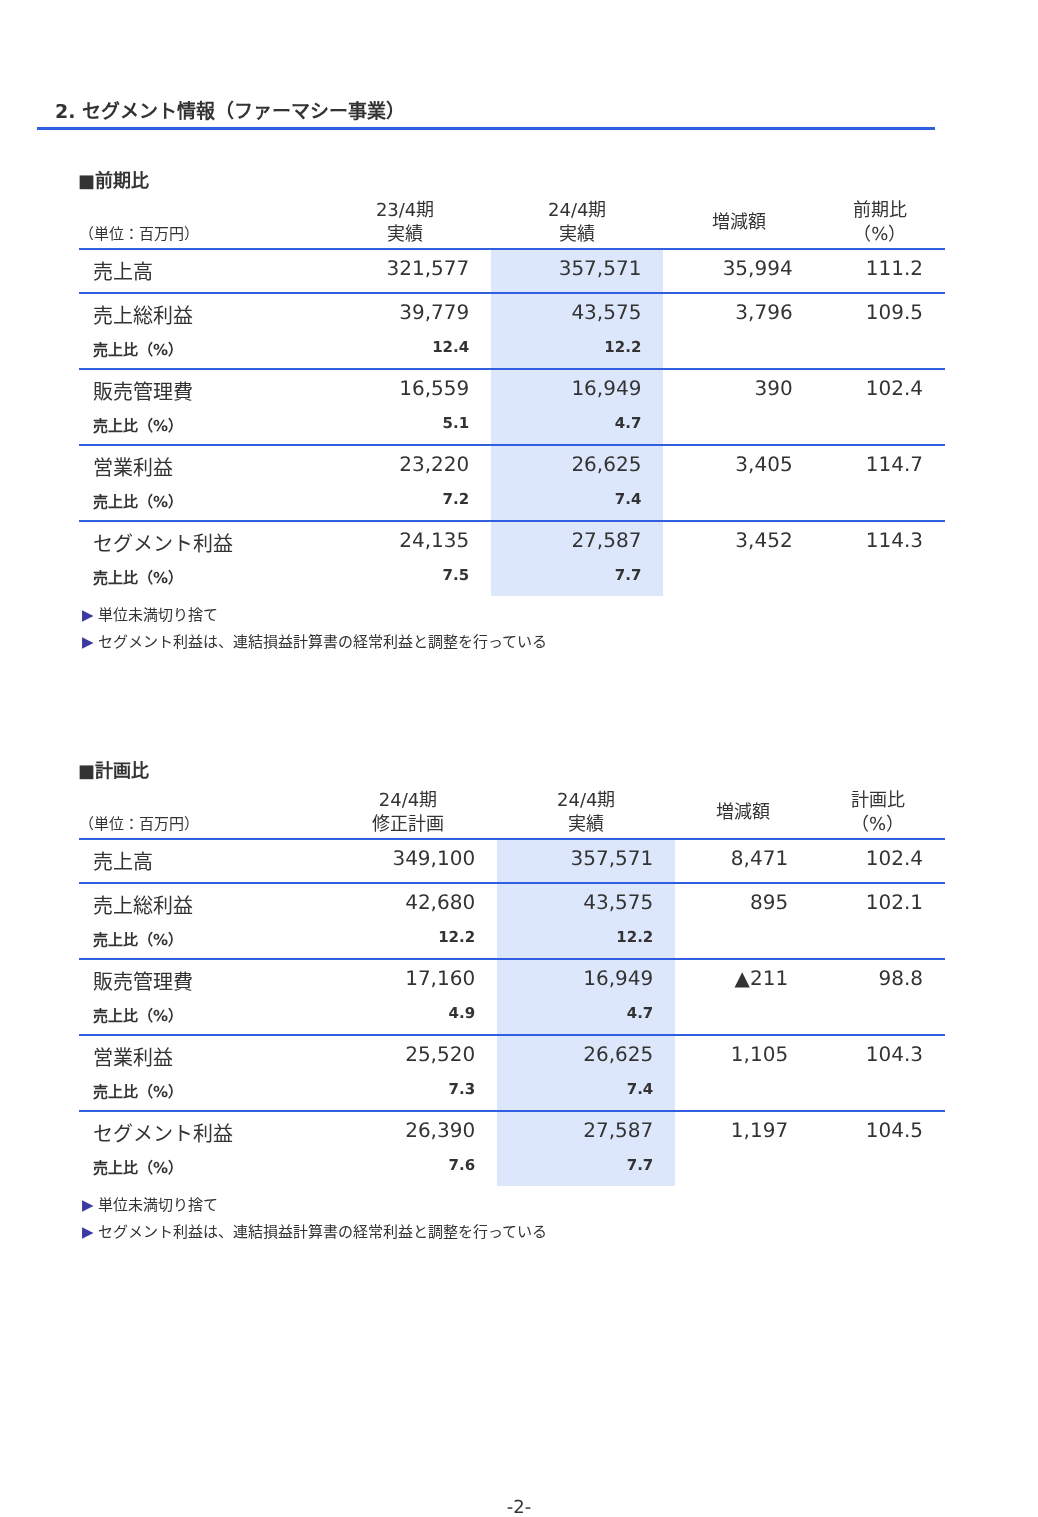2. セグメント情報（ファーマシー事業）
■前期比
| （単位：百万円） | 23/4期 実績 | 24/4期 実績 | 増減額 | 前期比 （%） |
| --- | --- | --- | --- | --- |
| 売上高 | 321,577 | 357,571 | 35,994 | 111.2 |
| 売上総利益 | 39,779 | 43,575 | 3,796 | 109.5 |
| 売上比（%） | 12.4 | 12.2 | | |
| 販売管理費 | 16,559 | 16,949 | 390 | 102.4 |
| 売上比（%） | 5.1 | 4.7 | | |
| 営業利益 | 23,220 | 26,625 | 3,405 | 114.7 |
| 売上比（%） | 7.2 | 7.4 | | |
| セグメント利益 | 24,135 | 27,587 | 3,452 | 114.3 |
| 売上比（%） | 7.5 | 7.7 | | |
▶ 単位未満切り捨て
▶ セグメント利益は、連結損益計算書の経常利益と調整を行っている
■計画比
| （単位：百万円） | 24/4期 修正計画 | 24/4期 実績 | 増減額 | 計画比 （%） |
| --- | --- | --- | --- | --- |
| 売上高 | 349,100 | 357,571 | 8,471 | 102.4 |
| 売上総利益 | 42,680 | 43,575 | 895 | 102.1 |
| 売上比（%） | 12.2 | 12.2 | | |
| 販売管理費 | 17,160 | 16,949 | ▲211 | 98.8 |
| 売上比（%） | 4.9 | 4.7 | | |
| 営業利益 | 25,520 | 26,625 | 1,105 | 104.3 |
| 売上比（%） | 7.3 | 7.4 | | |
| セグメント利益 | 26,390 | 27,587 | 1,197 | 104.5 |
| 売上比（%） | 7.6 | 7.7 | | |
▶ 単位未満切り捨て
▶ セグメント利益は、連結損益計算書の経常利益と調整を行っている
-2-